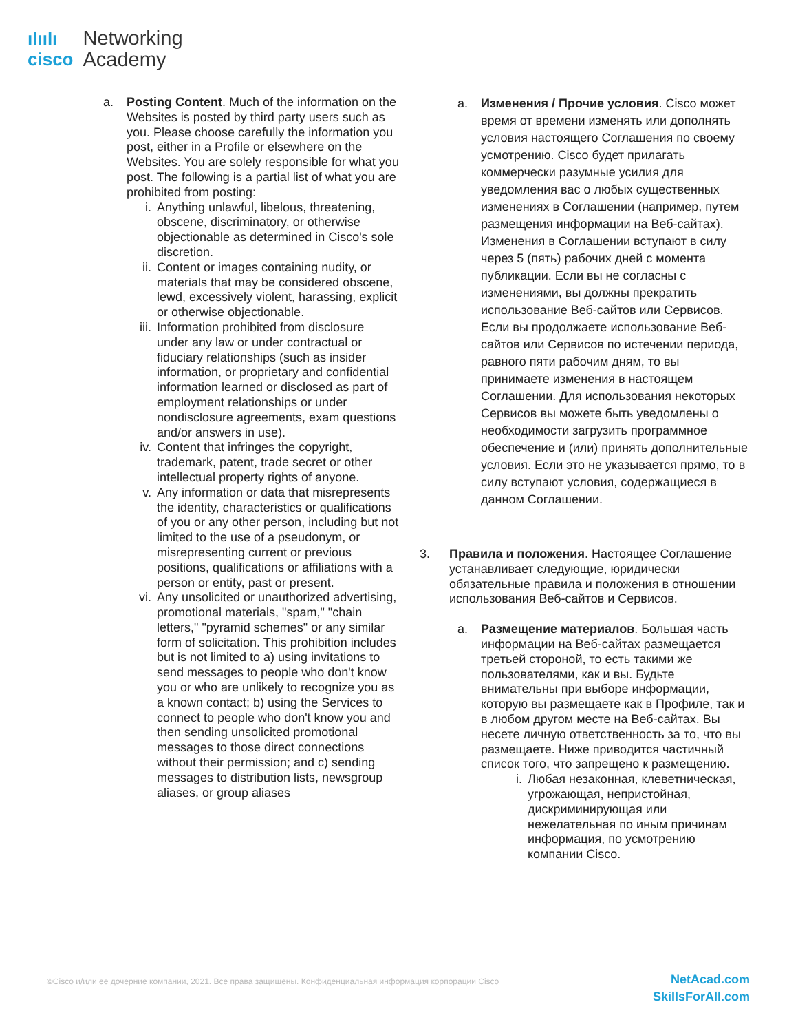ılıılı
cisco
Networking
Academy
a. Posting Content. Much of the information on the Websites is posted by third party users such as you. Please choose carefully the information you post, either in a Profile or elsewhere on the Websites. You are solely responsible for what you post. The following is a partial list of what you are prohibited from posting:
i. Anything unlawful, libelous, threatening, obscene, discriminatory, or otherwise objectionable as determined in Cisco's sole discretion.
ii. Content or images containing nudity, or materials that may be considered obscene, lewd, excessively violent, harassing, explicit or otherwise objectionable.
iii.
Information prohibited from disclosure under any law or under contractual or fiduciary relationships (such as insider information, or proprietary and confidential information learned or disclosed as part of employment relationships or under nondisclosure agreements, exam questions and/or answers in use).
iv. Content that infringes the copyright, trademark, patent, trade secret or other intellectual property rights of anyone.
v. Any information or data that misrepresents the identity, characteristics or qualifications of you or any other person, including but not limited to the use of a pseudonym, or misrepresenting current or previous positions, qualifications or affiliations with a person or entity, past or present.
vi. Any unsolicited or unauthorized advertising, promotional materials, "spam," "chain letters," "pyramid schemes" or any similar form of solicitation. This prohibition includes but is not limited to a) using invitations to send messages to people who don't know you or who are unlikely to recognize you as a known contact; b) using the Services to connect to people who don't know you and then sending unsolicited promotional messages to those direct connections without their permission; and c) sending messages to distribution lists, newsgroup aliases, or group aliases
a. Изменения / Прочие условия. Cisco может время от времени изменять или дополнять условия настоящего Соглашения по своему усмотрению. Cisco будет прилагать коммерчески разумные усилия для уведомления вас о любых существенных изменениях в Соглашении (например, путем размещения информации на Веб-сайтах). Изменения в Соглашении вступают в силу через 5 (пять) рабочих дней с момента публикации. Если вы не согласны с изменениями, вы должны прекратить использование Веб-сайтов или Сервисов. Если вы продолжаете использование Веб-сайтов или Сервисов по истечении периода, равного пяти рабочим дням, то вы принимаете изменения в настоящем Соглашении. Для использования некоторых Сервисов вы можете быть уведомлены о необходимости загрузить программное обеспечение и (или) принять дополнительные условия. Если это не указывается прямо, то в силу вступают условия, содержащиеся в данном Соглашении.
3. Правила и положения. Настоящее Соглашение устанавливает следующие, юридически обязательные правила и положения в отношении использования Веб-сайтов и Сервисов.
a. Размещение материалов. Большая часть информации на Веб-сайтах размещается третьей стороной, то есть такими же пользователями, как и вы. Будьте внимательны при выборе информации, которую вы размещаете как в Профиле, так и в любом другом месте на Веб-сайтах. Вы несете личную ответственность за то, что вы размещаете. Ниже приводится частичный список того, что запрещено к размещению.
i. Любая незаконная, клеветническая, угрожающая, непристойная, дискриминирующая или нежелательная по иным причинам информация, по усмотрению компании Cisco.
©Cisco и/или ее дочерние компании, 2021. Все права защищены. Конфиденциальная информация корпорации Cisco
NetAcad.com
SkillsForAll.com